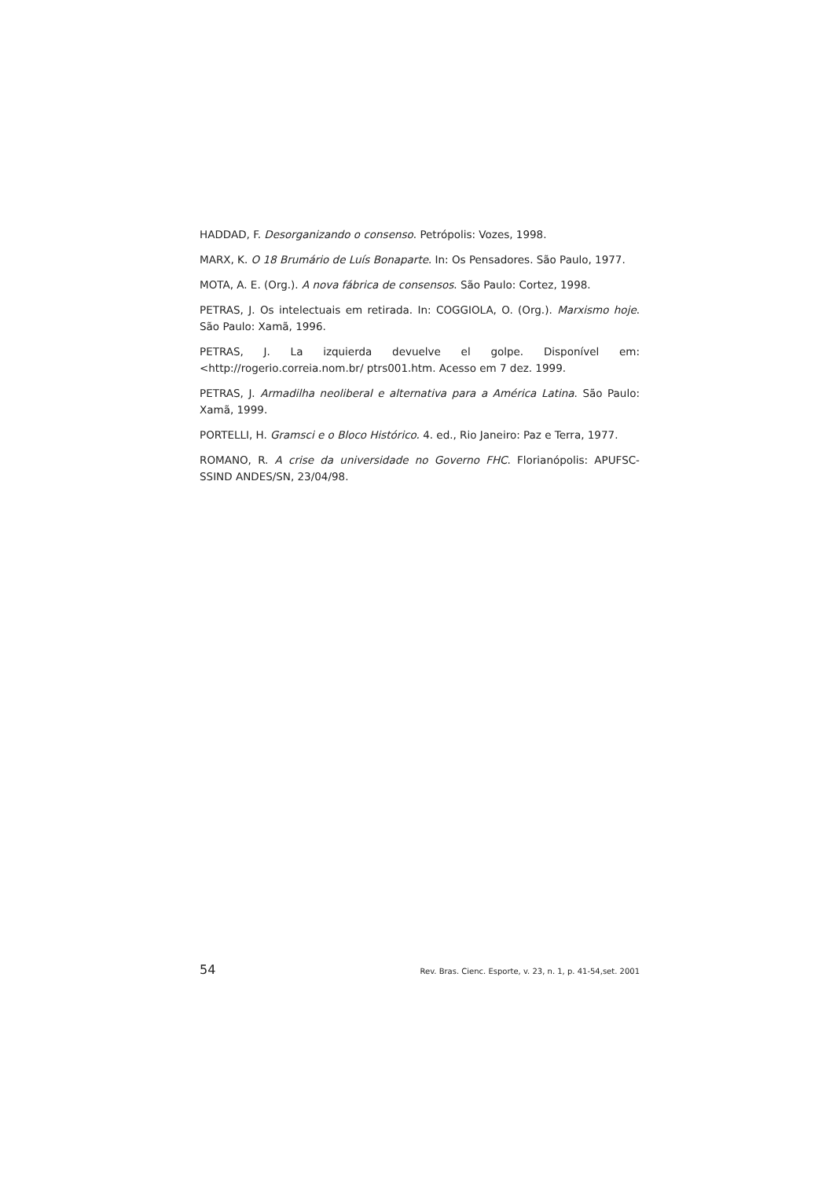HADDAD, F. Desorganizando o consenso. Petrópolis: Vozes, 1998.
MARX, K. O 18 Brumário de Luís Bonaparte. In: Os Pensadores. São Paulo, 1977.
MOTA, A. E. (Org.). A nova fábrica de consensos. São Paulo: Cortez, 1998.
PETRAS, J. Os intelectuais em retirada. In: COGGIOLA, O. (Org.). Marxismo hoje. São Paulo: Xamã, 1996.
PETRAS, J. La izquierda devuelve el golpe. Disponível em: <http://rogerio.correia.nom.br/ ptrs001.htm. Acesso em 7 dez. 1999.
PETRAS, J. Armadilha neoliberal e alternativa para a América Latina. São Paulo: Xamã, 1999.
PORTELLI, H. Gramsci e o Bloco Histórico. 4. ed., Rio Janeiro: Paz e Terra, 1977.
ROMANO, R. A crise da universidade no Governo FHC. Florianópolis: APUFSC-SSIND ANDES/SN, 23/04/98.
54 Rev. Bras. Cienc. Esporte, v. 23, n. 1, p. 41-54,set. 2001